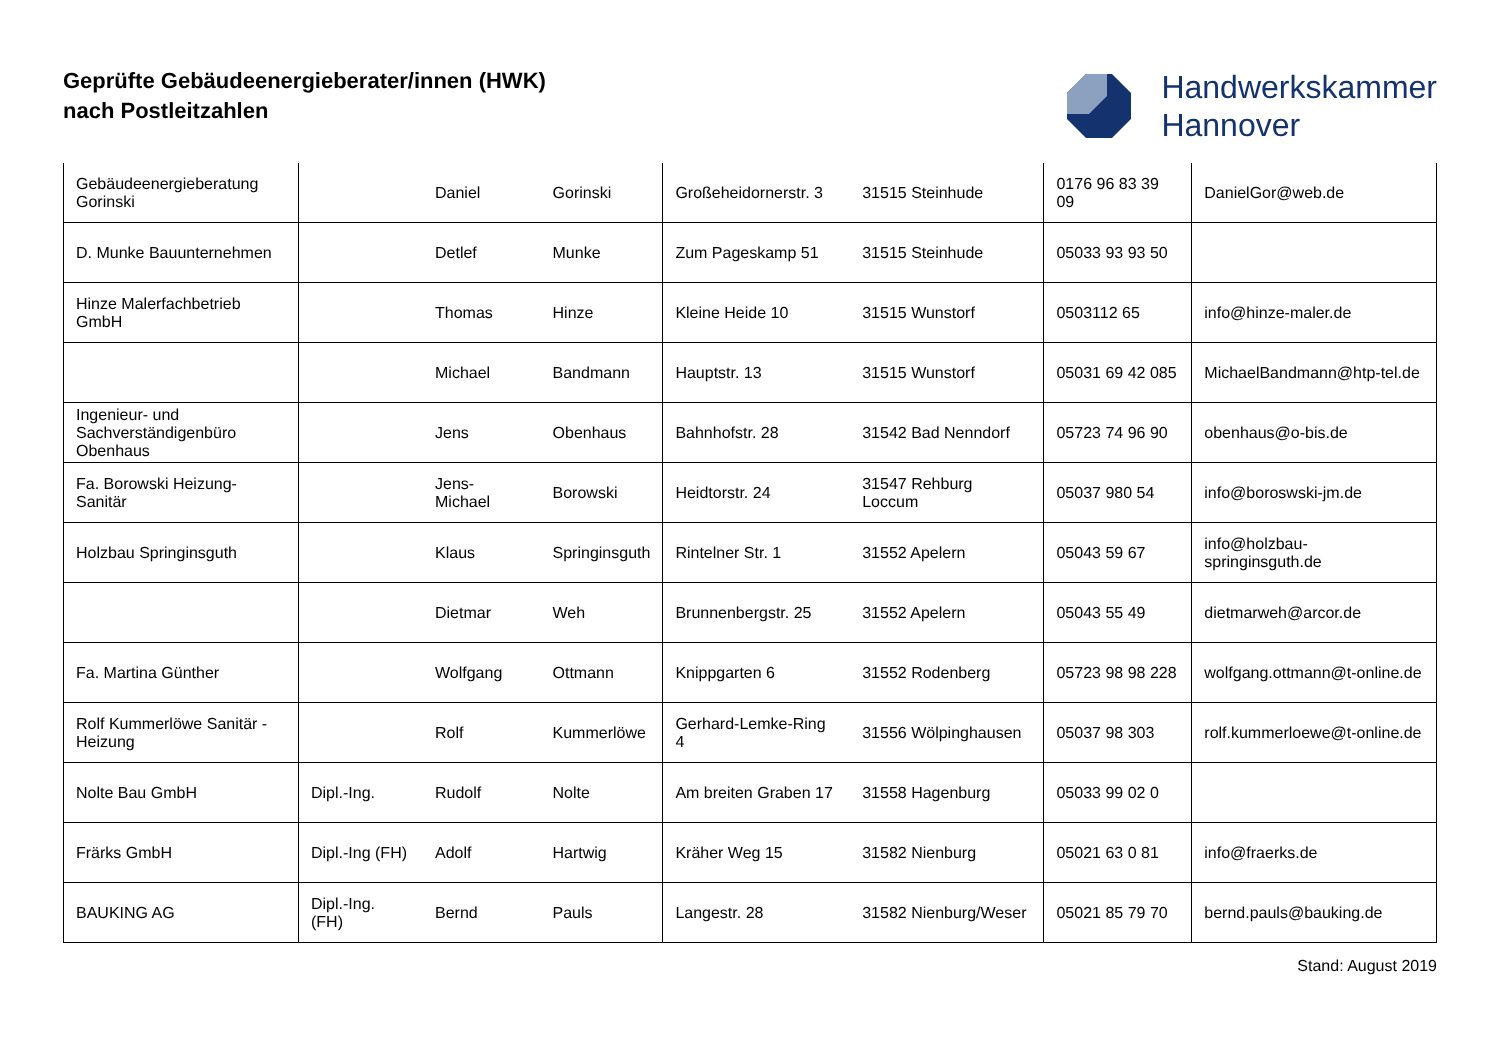Geprüfte Gebäudeenergieberater/innen (HWK)
nach Postleitzahlen
Handwerkskammer
Hannover
| Gebäudeenergieberatung Gorinski | | Daniel | Gorinski | Großeheidornerstr. 3 | 31515 Steinhude | 0176 96 83 39 09 | DanielGor@web.de |
| D. Munke Bauunternehmen | | Detlef | Munke | Zum Pageskamp 51 | 31515 Steinhude | 05033 93 93 50 | |
| Hinze Malerfachbetrieb GmbH | | Thomas | Hinze | Kleine Heide 10 | 31515 Wunstorf | 0503112 65 | info@hinze-maler.de |
| | | Michael | Bandmann | Hauptstr. 13 | 31515 Wunstorf | 05031 69 42 085 | MichaelBandmann@htp-tel.de |
| Ingenieur- und Sachverständigenbüro Obenhaus | | Jens | Obenhaus | Bahnhofstr. 28 | 31542 Bad Nenndorf | 05723 74 96 90 | obenhaus@o-bis.de |
| Fa. Borowski Heizung-Sanitär | | Jens-Michael | Borowski | Heidtorstr. 24 | 31547 Rehburg Loccum | 05037 980 54 | info@boroswski-jm.de |
| Holzbau Springinsguth | | Klaus | Springinsguth | Rintelner Str. 1 | 31552 Apelern | 05043 59 67 | info@holzbau-springinsguth.de |
| | | Dietmar | Weh | Brunnenbergstr. 25 | 31552 Apelern | 05043 55 49 | dietmarweh@arcor.de |
| Fa. Martina Günther | | Wolfgang | Ottmann | Knippgarten 6 | 31552 Rodenberg | 05723 98 98 228 | wolfgang.ottmann@t-online.de |
| Rolf Kummerlöwe Sanitär - Heizung | | Rolf | Kummerlöwe | Gerhard-Lemke-Ring 4 | 31556 Wölpinghausen | 05037 98 303 | rolf.kummerloewe@t-online.de |
| Nolte Bau GmbH | Dipl.-Ing. | Rudolf | Nolte | Am breiten Graben 17 | 31558 Hagenburg | 05033 99 02 0 | |
| Frärks GmbH | Dipl.-Ing (FH) | Adolf | Hartwig | Kräher Weg 15 | 31582 Nienburg | 05021 63 0 81 | info@fraerks.de |
| BAUKING AG | Dipl.-Ing. (FH) | Bernd | Pauls | Langestr. 28 | 31582 Nienburg/Weser | 05021 85 79 70 | bernd.pauls@bauking.de |
Stand: August 2019